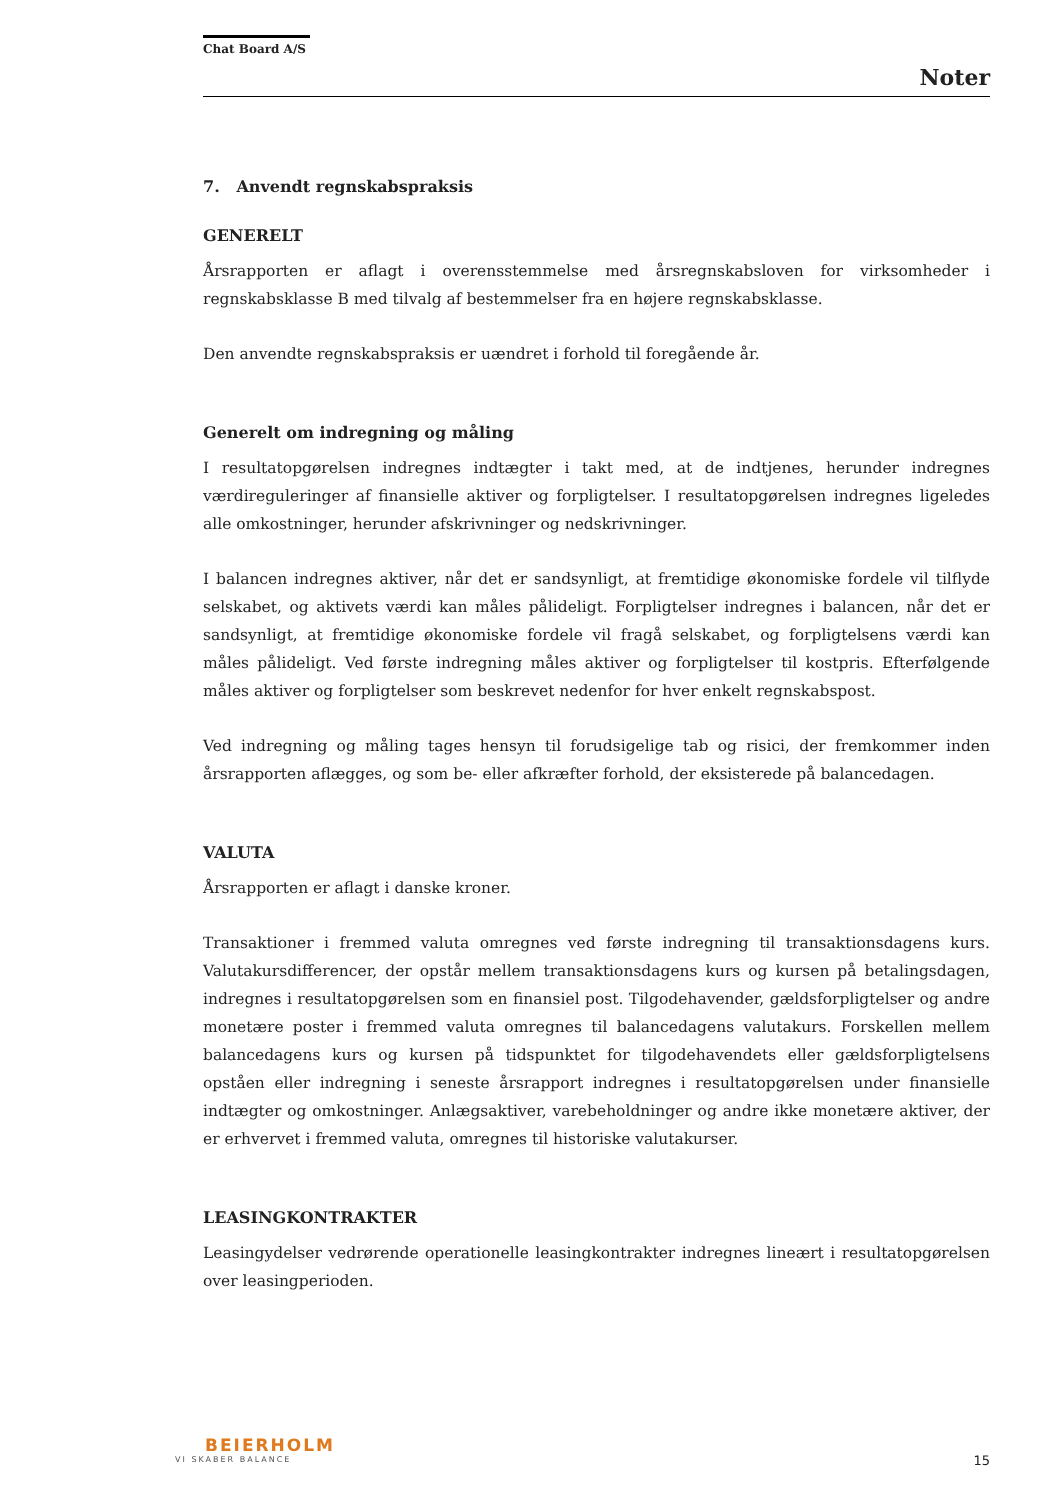Chat Board A/S
Noter
7. Anvendt regnskabspraksis
GENERELT
Årsrapporten er aflagt i overensstemmelse med årsregnskabsloven for virksomheder i regnskabsklasse B med tilvalg af bestemmelser fra en højere regnskabsklasse.
Den anvendte regnskabspraksis er uændret i forhold til foregående år.
Generelt om indregning og måling
I resultatopgørelsen indregnes indtægter i takt med, at de indtjenes, herunder indregnes værdireguleringer af finansielle aktiver og forpligtelser. I resultatopgørelsen indregnes ligeledes alle omkostninger, herunder afskrivninger og nedskrivninger.
I balancen indregnes aktiver, når det er sandsynligt, at fremtidige økonomiske fordele vil tilflyde selskabet, og aktivets værdi kan måles pålideligt. Forpligtelser indregnes i balancen, når det er sandsynligt, at fremtidige økonomiske fordele vil fragå selskabet, og forpligtelsens værdi kan måles pålideligt. Ved første indregning måles aktiver og forpligtelser til kostpris. Efterfølgende måles aktiver og forpligtelser som beskrevet nedenfor for hver enkelt regnskabspost.
Ved indregning og måling tages hensyn til forudsigelige tab og risici, der fremkommer inden årsrapporten aflægges, og som be- eller afkræfter forhold, der eksisterede på balancedagen.
VALUTA
Årsrapporten er aflagt i danske kroner.
Transaktioner i fremmed valuta omregnes ved første indregning til transaktionsdagens kurs. Valutakursdifferencer, der opstår mellem transaktionsdagens kurs og kursen på betalingsdagen, indregnes i resultatopgørelsen som en finansiel post. Tilgodehavender, gældsforpligtelser og andre monetære poster i fremmed valuta omregnes til balancedagens valutakurs. Forskellen mellem balancedagens kurs og kursen på tidspunktet for tilgodehavendets eller gældsforpligtelsens opståen eller indregning i seneste årsrapport indregnes i resultatopgørelsen under finansielle indtægter og omkostninger. Anlægsaktiver, varebeholdninger og andre ikke monetære aktiver, der er erhvervet i fremmed valuta, omregnes til historiske valutakurser.
LEASINGKONTRAKTER
Leasingydelser vedrørende operationelle leasingkontrakter indregnes lineært i resultatopgørelsen over leasingperioden.
BEIERHOLM
VI SKABER BALANCE
15